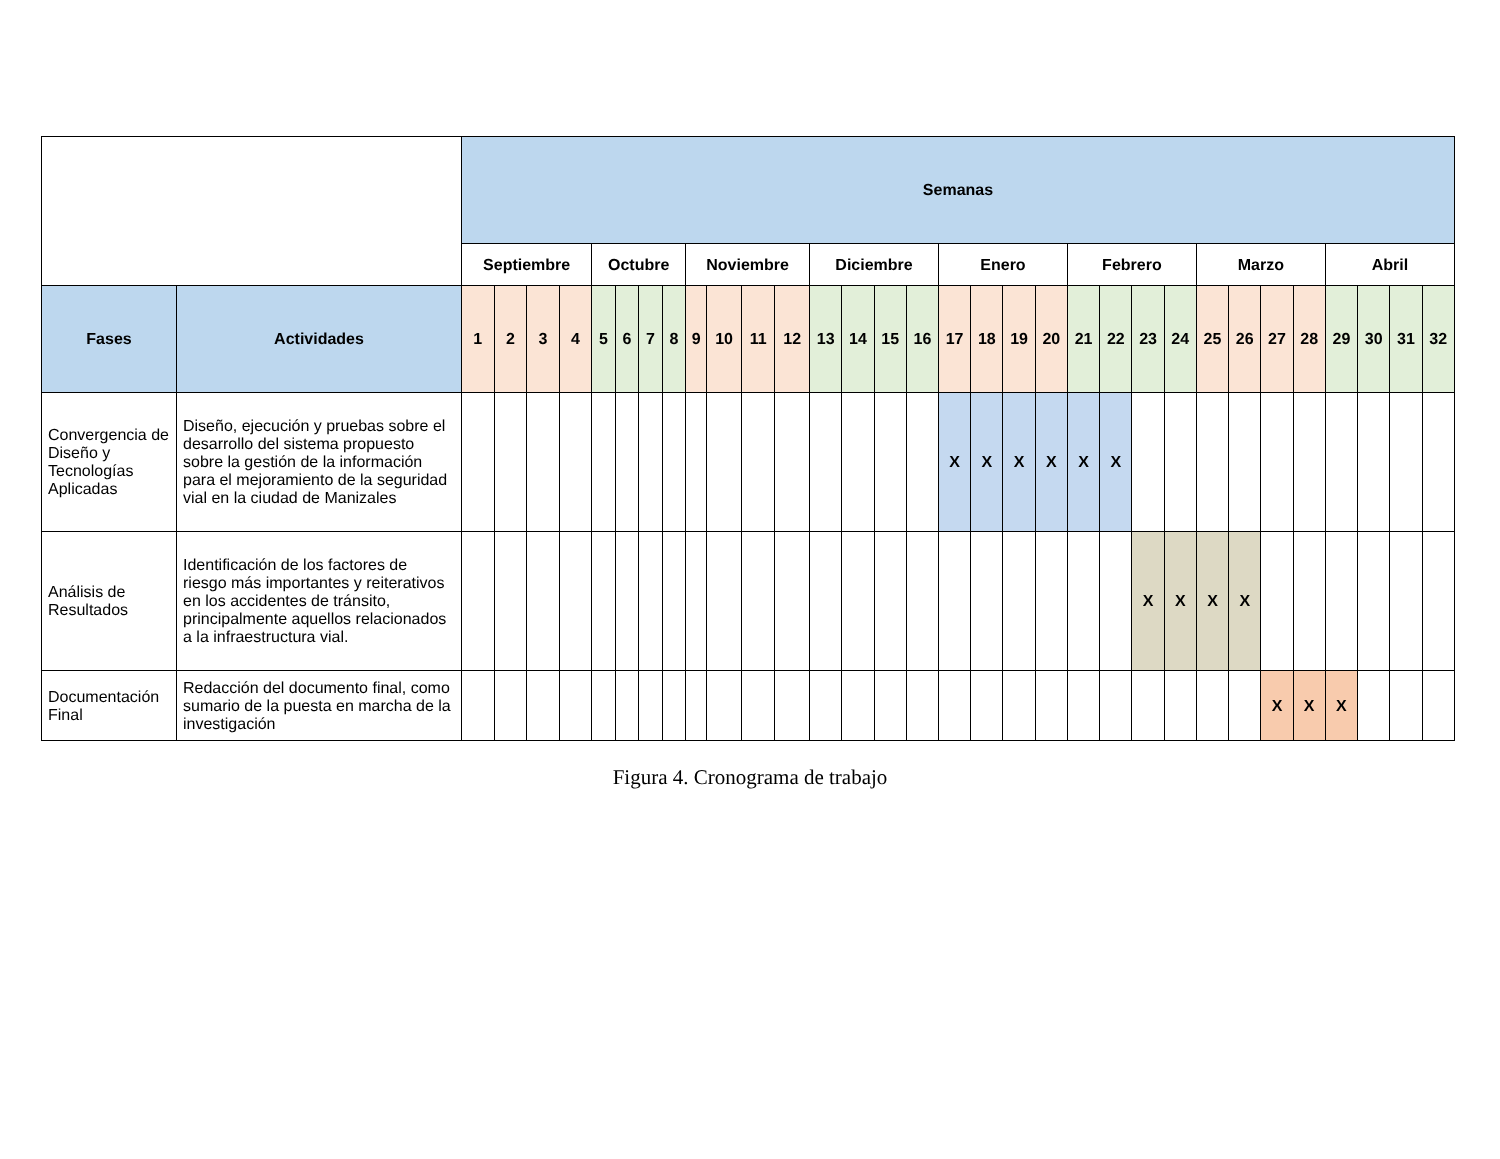| | | Semanas | | | | | | | | | | | | | | | | | | | | | | | | | | | | | | | |
| | | Septiembre | | | | Octubre | | | | Noviembre | | | | Diciembre | | | | Enero | | | | Febrero | | | | Marzo | | | | Abril | | | |
| Fases | Actividades | 1 | 2 | 3 | 4 | 5 | 6 | 7 | 8 | 9 | 10 | 11 | 12 | 13 | 14 | 15 | 16 | 17 | 18 | 19 | 20 | 21 | 22 | 23 | 24 | 25 | 26 | 27 | 28 | 29 | 30 | 31 | 32 |
| Convergencia de Diseño y Tecnologías Aplicadas | Diseño, ejecución y pruebas sobre el desarrollo del sistema propuesto sobre la gestión de la información para el mejoramiento de la seguridad vial en la ciudad de Manizales | | | | | | | | | | | | | | | | | X | X | X | X | X | X | | | | | | | | | | |
| Análisis de Resultados | Identificación de los factores de riesgo más importantes y reiterativos en los accidentes de tránsito, principalmente aquellos relacionados a la infraestructura vial. | | | | | | | | | | | | | | | | | | | | | | | X | X | X | X | | | | | | |
| Documentación Final | Redacción del documento final, como sumario de la puesta en marcha de la investigación | | | | | | | | | | | | | | | | | | | | | | | | | | | X | X | X | | | |
Figura 4. Cronograma de trabajo